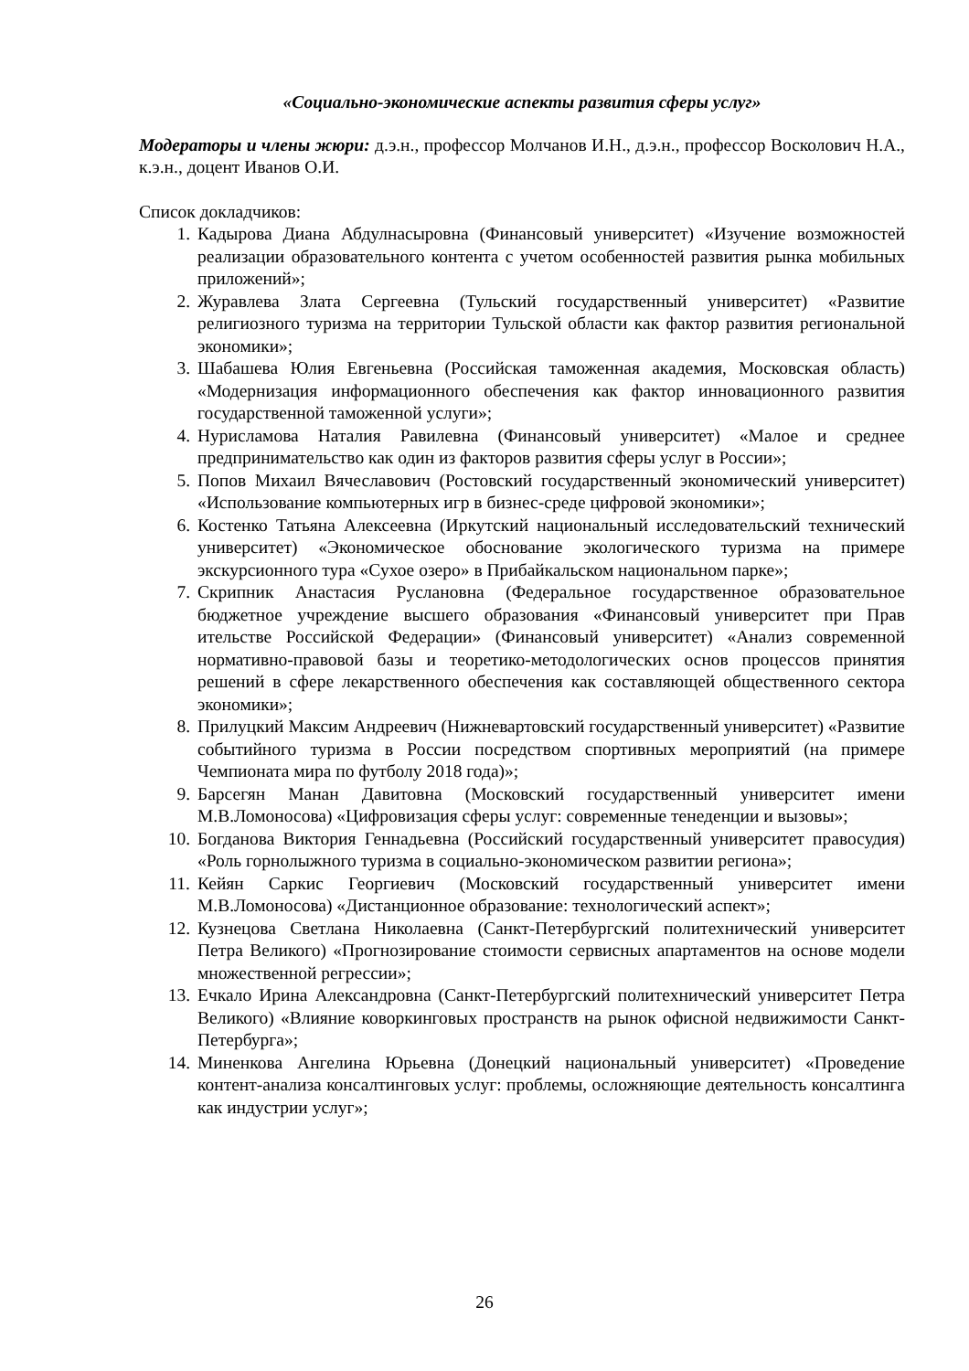«Социально-экономические аспекты развития сферы услуг»
Модераторы и члены жюри: д.э.н., профессор Молчанов И.Н., д.э.н., профессор Восколович Н.А., к.э.н., доцент Иванов О.И.
Список докладчиков:
1. Кадырова Диана Абдулнасыровна (Финансовый университет) «Изучение возможностей реализации образовательного контента с учетом особенностей развития рынка мобильных приложений»;
2. Журавлева Злата Сергеевна (Тульский государственный университет) «Развитие религиозного туризма на территории Тульской области как фактор развития региональной экономики»;
3. Шабашева Юлия Евгеньевна (Российская таможенная академия, Московская область) «Модернизация информационного обеспечения как фактор инновационного развития государственной таможенной услуги»;
4. Нурисламова Наталия Равилевна (Финансовый университет) «Малое и среднее предпринимательство как один из факторов развития сферы услуг в России»;
5. Попов Михаил Вячеславович (Ростовский государственный экономический университет) «Использование компьютерных игр в бизнес-среде цифровой экономики»;
6. Костенко Татьяна Алексеевна (Иркутский национальный исследовательский технический университет) «Экономическое обоснование экологического туризма на примере экскурсионного тура «Сухое озеро» в Прибайкальском национальном парке»;
7. Скрипник Анастасия Руслановна (Федеральное государственное образовательное бюджетное учреждение высшего образования «Финансовый университет при Прав ительстве Российской Федерации» (Финансовый университет) «Анализ современной нормативно-правовой базы и теоретико-методологических основ процессов принятия решений в сфере лекарственного обеспечения как составляющей общественного сектора экономики»;
8. Прилуцкий Максим Андреевич (Нижневартовский государственный университет) «Развитие событийного туризма в России посредством спортивных мероприятий (на примере Чемпионата мира по футболу 2018 года)»;
9. Барсегян Манан Давитовна (Московский государственный университет имени М.В.Ломоносова) «Цифровизация сферы услуг: современные тенеденции и вызовы»;
10. Богданова Виктория Геннадьевна (Российский государственный университет правосудия) «Роль горнолыжного туризма в социально-экономическом развитии региона»;
11. Кейян Саркис Георгиевич (Московский государственный университет имени М.В.Ломоносова) «Дистанционное образование: технологический аспект»;
12. Кузнецова Светлана Николаевна (Санкт-Петербургский политехнический университет Петра Великого) «Прогнозирование стоимости сервисных апартаментов на основе модели множественной регрессии»;
13. Ечкало Ирина Александровна (Санкт-Петербургский политехнический университет Петра Великого) «Влияние коворкинговых пространств на рынок офисной недвижимости Санкт-Петербурга»;
14. Миненкова Ангелина Юрьевна (Донецкий национальный университет) «Проведение контент-анализа консалтинговых услуг: проблемы, осложняющие деятельность консалтинга как индустрии услуг»;
26